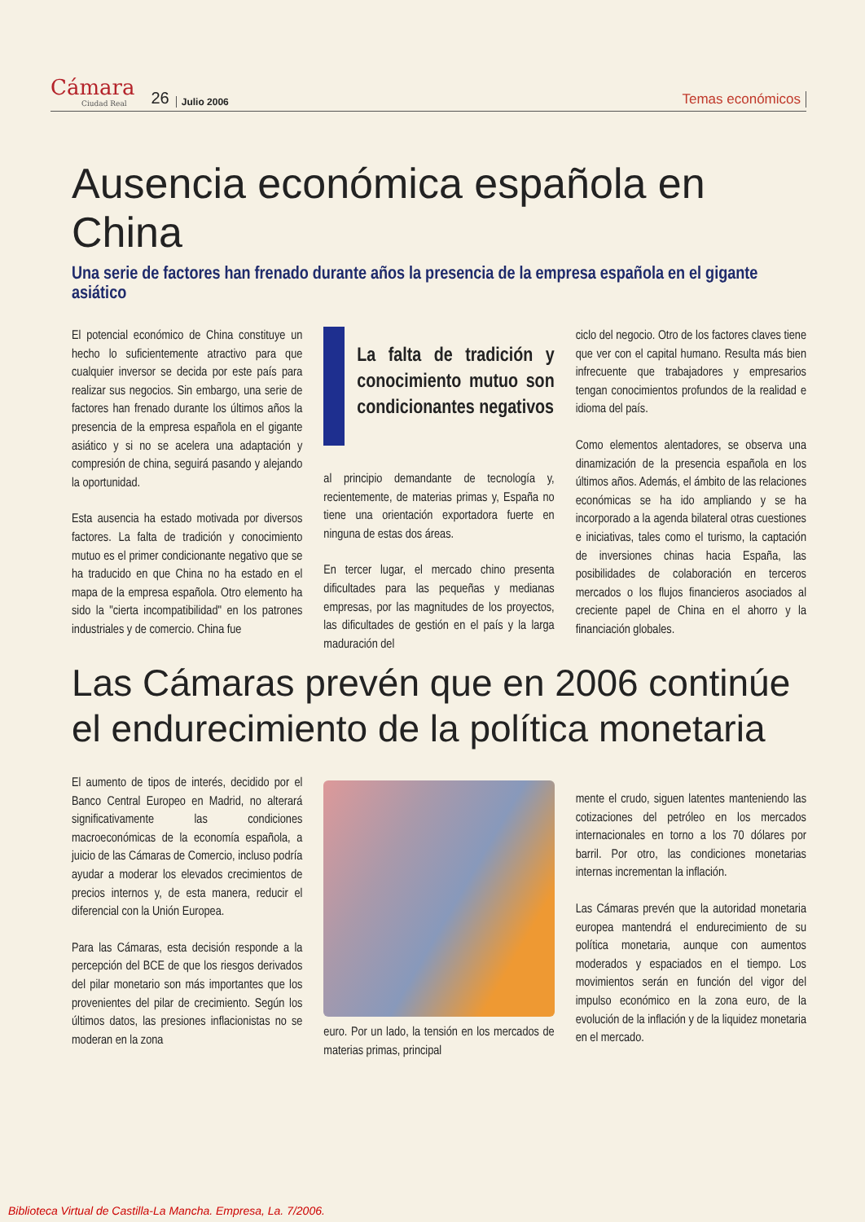Cámara
Ciudad Real
26 Julio 2006 Temas económicos
Ausencia económica española en China
Una serie de factores han frenado durante años la presencia de la empresa española en el gigante asiático
El potencial económico de China constituye un hecho lo suficientemente atractivo para que cualquier inversor se decida por este país para realizar sus negocios. Sin embargo, una serie de factores han frenado durante los últimos años la presencia de la empresa española en el gigante asiático y si no se acelera una adaptación y compresión de china, seguirá pasando y alejando la oportunidad.
Esta ausencia ha estado motivada por diversos factores. La falta de tradición y conocimiento mutuo es el primer condicionante negativo que se ha traducido en que China no ha estado en el mapa de la empresa española. Otro elemento ha sido la "cierta incompatibilidad" en los patrones industriales y de comercio. China fue
La falta de tradición y conocimiento mutuo son condicionantes negativos
al principio demandante de tecnología y, recientemente, de materias primas y, España no tiene una orientación exportadora fuerte en ninguna de estas dos áreas.
En tercer lugar, el mercado chino presenta dificultades para las pequeñas y medianas empresas, por las magnitudes de los proyectos, las dificultades de gestión en el país y la larga maduración del
ciclo del negocio. Otro de los factores claves tiene que ver con el capital humano. Resulta más bien infrecuente que trabajadores y empresarios tengan conocimientos profundos de la realidad e idioma del país.
Como elementos alentadores, se observa una dinamización de la presencia española en los últimos años. Además, el ámbito de las relaciones económicas se ha ido ampliando y se ha incorporado a la agenda bilateral otras cuestiones e iniciativas, tales como el turismo, la captación de inversiones chinas hacia España, las posibilidades de colaboración en terceros mercados o los flujos financieros asociados al creciente papel de China en el ahorro y la financiación globales.
Las Cámaras prevén que en 2006 continúe el endurecimiento de la política monetaria
El aumento de tipos de interés, decidido por el Banco Central Europeo en Madrid, no alterará significativamente las condiciones macroeconómicas de la economía española, a juicio de las Cámaras de Comercio, incluso podría ayudar a moderar los elevados crecimientos de precios internos y, de esta manera, reducir el diferencial con la Unión Europea.
Para las Cámaras, esta decisión responde a la percepción del BCE de que los riesgos derivados del pilar monetario son más importantes que los provenientes del pilar de crecimiento. Según los últimos datos, las presiones inflacionistas no se moderan en la zona
euro. Por un lado, la tensión en los mercados de materias primas, principal
mente el crudo, siguen latentes manteniendo las cotizaciones del petróleo en los mercados internacionales en torno a los 70 dólares por barril. Por otro, las condiciones monetarias internas incrementan la inflación.
Las Cámaras prevén que la autoridad monetaria europea mantendrá el endurecimiento de su política monetaria, aunque con aumentos moderados y espaciados en el tiempo. Los movimientos serán en función del vigor del impulso económico en la zona euro, de la evolución de la inflación y de la liquidez monetaria en el mercado.
Biblioteca Virtual de Castilla-La Mancha. Empresa, La. 7/2006.